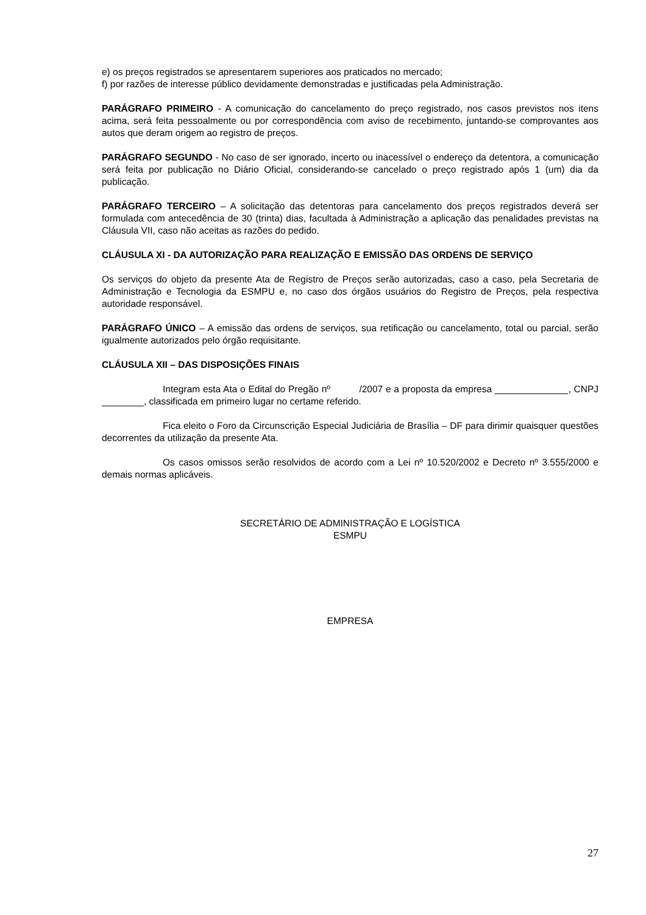e) os preços registrados se apresentarem superiores aos praticados no mercado;
f) por razões de interesse público devidamente demonstradas e justificadas pela Administração.
PARÁGRAFO PRIMEIRO - A comunicação do cancelamento do preço registrado, nos casos previstos nos itens acima, será feita pessoalmente ou por correspondência com aviso de recebimento, juntando-se comprovantes aos autos que deram origem ao registro de preços.
PARÁGRAFO SEGUNDO - No caso de ser ignorado, incerto ou inacessível o endereço da detentora, a comunicação será feita por publicação no Diário Oficial, considerando-se cancelado o preço registrado após 1 (um) dia da publicação.
PARÁGRAFO TERCEIRO – A solicitação das detentoras para cancelamento dos preços registrados deverá ser formulada com antecedência de 30 (trinta) dias, facultada à Administração a aplicação das penalidades previstas na Cláusula VII, caso não aceitas as razões do pedido.
CLÁUSULA XI - DA AUTORIZAÇÃO PARA REALIZAÇÃO E EMISSÃO DAS ORDENS DE SERVIÇO
Os serviços do objeto da presente Ata de Registro de Preços serão autorizadas, caso a caso, pela Secretaria de Administração e Tecnologia da ESMPU e, no caso dos órgãos usuários do Registro de Preços, pela respectiva autoridade responsável.
PARÁGRAFO ÚNICO – A emissão das ordens de serviços, sua retificação ou cancelamento, total ou parcial, serão igualmente autorizados pelo órgão requisitante.
CLÁUSULA XII – DAS DISPOSIÇÕES FINAIS
Integram esta Ata o Edital do Pregão nº /2007 e a proposta da empresa ______________, CNPJ ________, classificada em primeiro lugar no certame referido.
Fica eleito o Foro da Circunscrição Especial Judiciária de Brasília – DF para dirimir quaisquer questões decorrentes da utilização da presente Ata.
Os casos omissos serão resolvidos de acordo com a Lei nº 10.520/2002 e Decreto nº 3.555/2000 e demais normas aplicáveis.
SECRETÁRIO DE ADMINISTRAÇÃO E LOGÍSTICA
ESMPU
EMPRESA
27